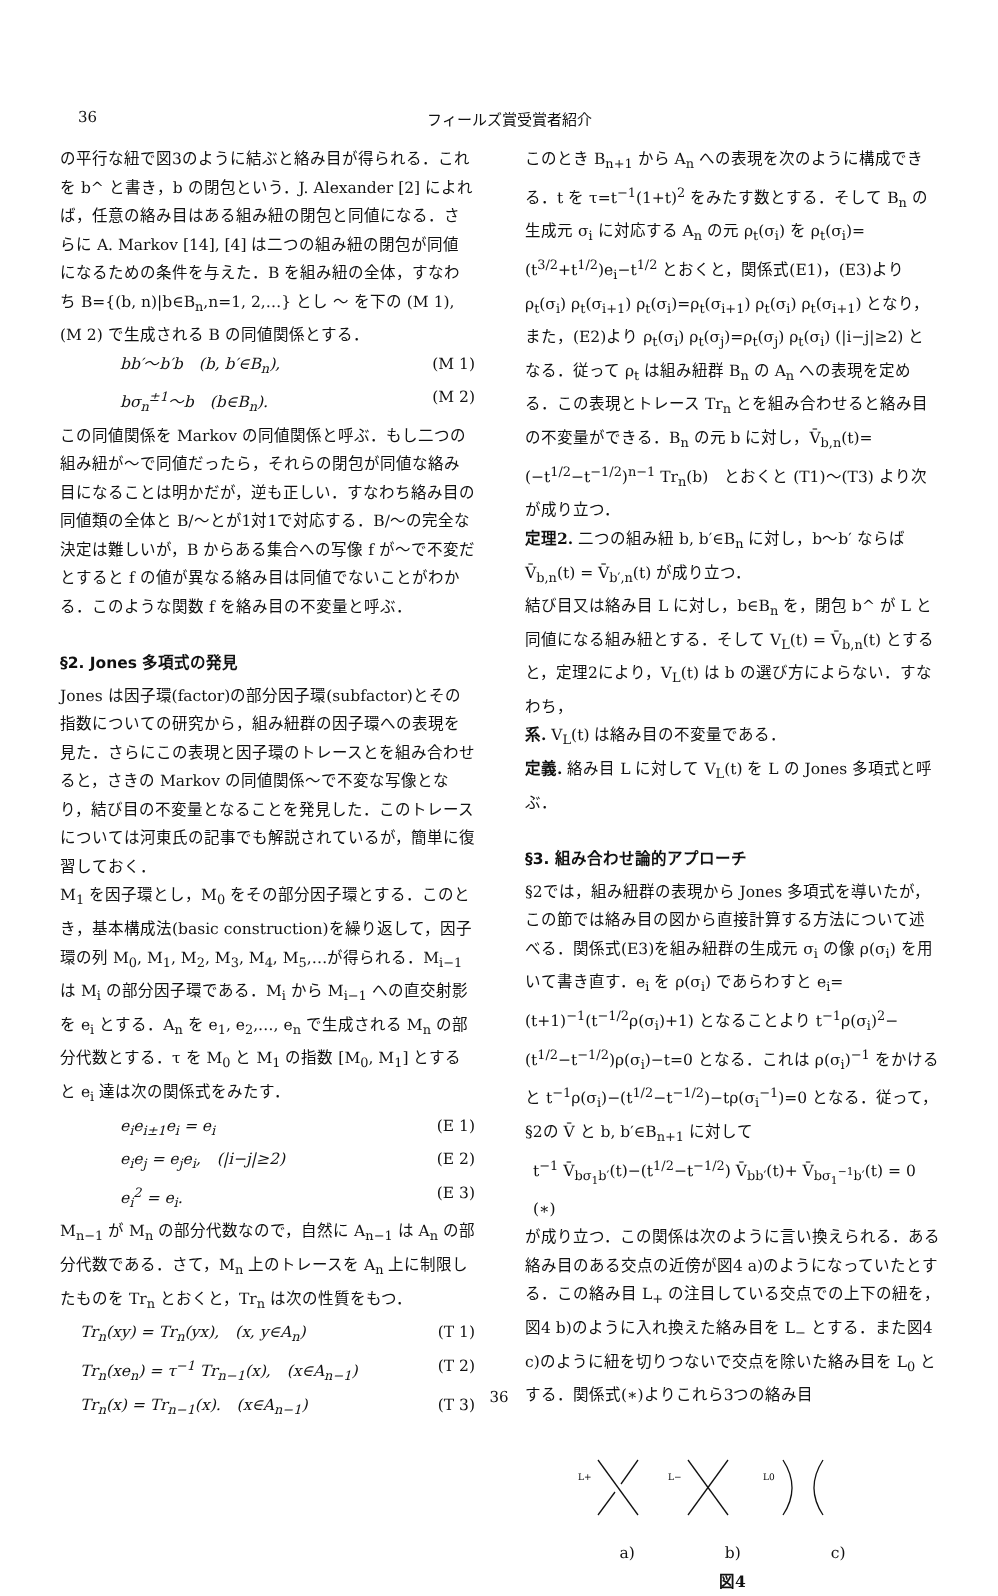36 フィールズ賞受賞者紹介
の平行な紐で図3のように結ぶと絡み目が得られる．これを b^ と書き，b の閉包という．J. Alexander [2] によれば，任意の絡み目はある組み紐の閉包と同値になる．さらに A. Markov [14], [4] は二つの組み紐の閉包が同値になるための条件を与えた．B を組み紐の全体，すなわち B={(b, n)|b∈B<sub>n</sub>,n=1, 2,…} とし 〜 を下の (M 1), (M 2) で生成される B の同値関係とする．
bb′〜b′b　(b, b′∈B<sub>n</sub>), (M 1)
bσ<sub>n</sub><sup>±1</sup>〜b　(b∈B<sub>n</sub>). (M 2)
この同値関係を Markov の同値関係と呼ぶ．もし二つの組み紐が〜で同値だったら，それらの閉包が同値な絡み目になることは明かだが，逆も正しい．すなわち絡み目の同値類の全体と B/〜とが1対1で対応する．B/〜の完全な決定は難しいが，B からある集合への写像 f が〜で不変だとすると f の値が異なる絡み目は同値でないことがわかる．このような関数 f を絡み目の不変量と呼ぶ．
§2. Jones 多項式の発見
Jones は因子環(factor)の部分因子環(subfactor)とその指数についての研究から，組み紐群の因子環への表現を見た．さらにこの表現と因子環のトレースとを組み合わせると，さきの Markov の同値関係〜で不変な写像となり，結び目の不変量となることを発見した．このトレースについては河東氏の記事でも解説されているが，簡単に復習しておく．
M<sub>1</sub> を因子環とし，M<sub>0</sub> をその部分因子環とする．このとき，基本構成法(basic construction)を繰り返して，因子環の列 M<sub>0</sub>, M<sub>1</sub>, M<sub>2</sub>, M<sub>3</sub>, M<sub>4</sub>, M<sub>5</sub>,…が得られる．M<sub>i−1</sub> は M<sub>i</sub> の部分因子環である．M<sub>i</sub> から M<sub>i−1</sub> への直交射影を e<sub>i</sub> とする．A<sub>n</sub> を e<sub>1</sub>, e<sub>2</sub>,…, e<sub>n</sub> で生成される M<sub>n</sub> の部分代数とする．τ を M<sub>0</sub> と M<sub>1</sub> の指数 [M<sub>0</sub>, M<sub>1</sub>] とすると e<sub>i</sub> 達は次の関係式をみたす．
e<sub>i</sub>e<sub>i±1</sub>e<sub>i</sub> = e<sub>i</sub> (E 1)
e<sub>i</sub>e<sub>j</sub> = e<sub>j</sub>e<sub>i</sub>,　(|i−j|≥2) (E 2)
e<sub>i</sub><sup>2</sup> = e<sub>i</sub>. (E 3)
M<sub>n−1</sub> が M<sub>n</sub> の部分代数なので，自然に A<sub>n−1</sub> は A<sub>n</sub> の部分代数である．さて，M<sub>n</sub> 上のトレースを A<sub>n</sub> 上に制限したものを Tr<sub>n</sub> とおくと，Tr<sub>n</sub> は次の性質をもつ．
Tr<sub>n</sub>(xy) = Tr<sub>n</sub>(yx),　(x, y∈A<sub>n</sub>) (T 1)
Tr<sub>n</sub>(xe<sub>n</sub>) = τ<sup>−1</sup> Tr<sub>n−1</sub>(x),　(x∈A<sub>n−1</sub>) (T 2)
Tr<sub>n</sub>(x) = Tr<sub>n−1</sub>(x).　(x∈A<sub>n−1</sub>) (T 3)
このとき B<sub>n+1</sub> から A<sub>n</sub> への表現を次のように構成できる．t を τ=t<sup>−1</sup>(1+t)<sup>2</sup> をみたす数とする．そして B<sub>n</sub> の生成元 σ<sub>i</sub> に対応する A<sub>n</sub> の元 ρ<sub>t</sub>(σ<sub>i</sub>) を ρ<sub>t</sub>(σ<sub>i</sub>)=(t<sup>3/2</sup>+t<sup>1/2</sup>)e<sub>i</sub>−t<sup>1/2</sup> とおくと，関係式(E1)，(E3)より ρ<sub>t</sub>(σ<sub>i</sub>) ρ<sub>t</sub>(σ<sub>i+1</sub>) ρ<sub>t</sub>(σ<sub>i</sub>)=ρ<sub>t</sub>(σ<sub>i+1</sub>) ρ<sub>t</sub>(σ<sub>i</sub>) ρ<sub>t</sub>(σ<sub>i+1</sub>) となり，また，(E2)より ρ<sub>t</sub>(σ<sub>i</sub>) ρ<sub>t</sub>(σ<sub>j</sub>)=ρ<sub>t</sub>(σ<sub>j</sub>) ρ<sub>t</sub>(σ<sub>i</sub>) (|i−j|≥2) となる．従って ρ<sub>t</sub> は組み紐群 B<sub>n</sub> の A<sub>n</sub> への表現を定める．この表現とトレース Tr<sub>n</sub> とを組み合わせると絡み目の不変量ができる．B<sub>n</sub> の元 b に対し，V̄<sub>b,n</sub>(t)=(−t<sup>1/2</sup>−t<sup>−1/2</sup>)<sup>n−1</sup> Tr<sub>n</sub>(b)　とおくと (T1)〜(T3) より次が成り立つ．
定理2. 二つの組み紐 b, b′∈B<sub>n</sub> に対し，b〜b′ ならば V̄<sub>b,n</sub>(t) = V̄<sub>b′,n</sub>(t) が成り立つ．
結び目又は絡み目 L に対し，b∈B<sub>n</sub> を，閉包 b^ が L と同値になる組み紐とする．そして V<sub>L</sub>(t) = V̄<sub>b,n</sub>(t) とすると，定理2により，V<sub>L</sub>(t) は b の選び方によらない．すなわち，
系. V<sub>L</sub>(t) は絡み目の不変量である．
定義. 絡み目 L に対して V<sub>L</sub>(t) を L の Jones 多項式と呼ぶ．
§3. 組み合わせ論的アプローチ
§2では，組み紐群の表現から Jones 多項式を導いたが，この節では絡み目の図から直接計算する方法について述べる．関係式(E3)を組み紐群の生成元 σ<sub>i</sub> の像 ρ(σ<sub>i</sub>) を用いて書き直す．e<sub>i</sub> を ρ(σ<sub>i</sub>) であらわすと e<sub>i</sub>=(t+1)<sup>−1</sup>(t<sup>−1/2</sup>ρ(σ<sub>i</sub>)+1) となることより t<sup>−1</sup>ρ(σ<sub>i</sub>)<sup>2</sup>−(t<sup>1/2</sup>−t<sup>−1/2</sup>)ρ(σ<sub>i</sub>)−t=0 となる．これは ρ(σ<sub>i</sub>)<sup>−1</sup> をかけると t<sup>−1</sup>ρ(σ<sub>i</sub>)−(t<sup>1/2</sup>−t<sup>−1/2</sup>)−tρ(σ<sub>i</sub><sup>−1</sup>)=0 となる．従って，§2の V̄ と b, b′∈B<sub>n+1</sub> に対して
t<sup>−1</sup> V̄<sub>bσ<sub>1</sub>b′</sub>(t)−(t<sup>1/2</sup>−t<sup>−1/2</sup>) V̄<sub>bb′</sub>(t)+ V̄<sub>bσ<sub>1</sub><sup>−1</sup>b′</sub>(t) = 0 (∗)
が成り立つ．この関係は次のように言い換えられる．ある絡み目のある交点の近傍が図4 a)のようになっていたとする．この絡み目 L<sub>+</sub> の注目している交点での上下の紐を，図4 b)のように入れ換えた絡み目を L<sub>−</sub> とする．また図4 c)のように紐を切りつないで交点を除いた絡み目を L<sub>0</sub> とする．関係式(∗)よりこれら3つの絡み目
L+
L−
L0
a) b) c)
図4
36